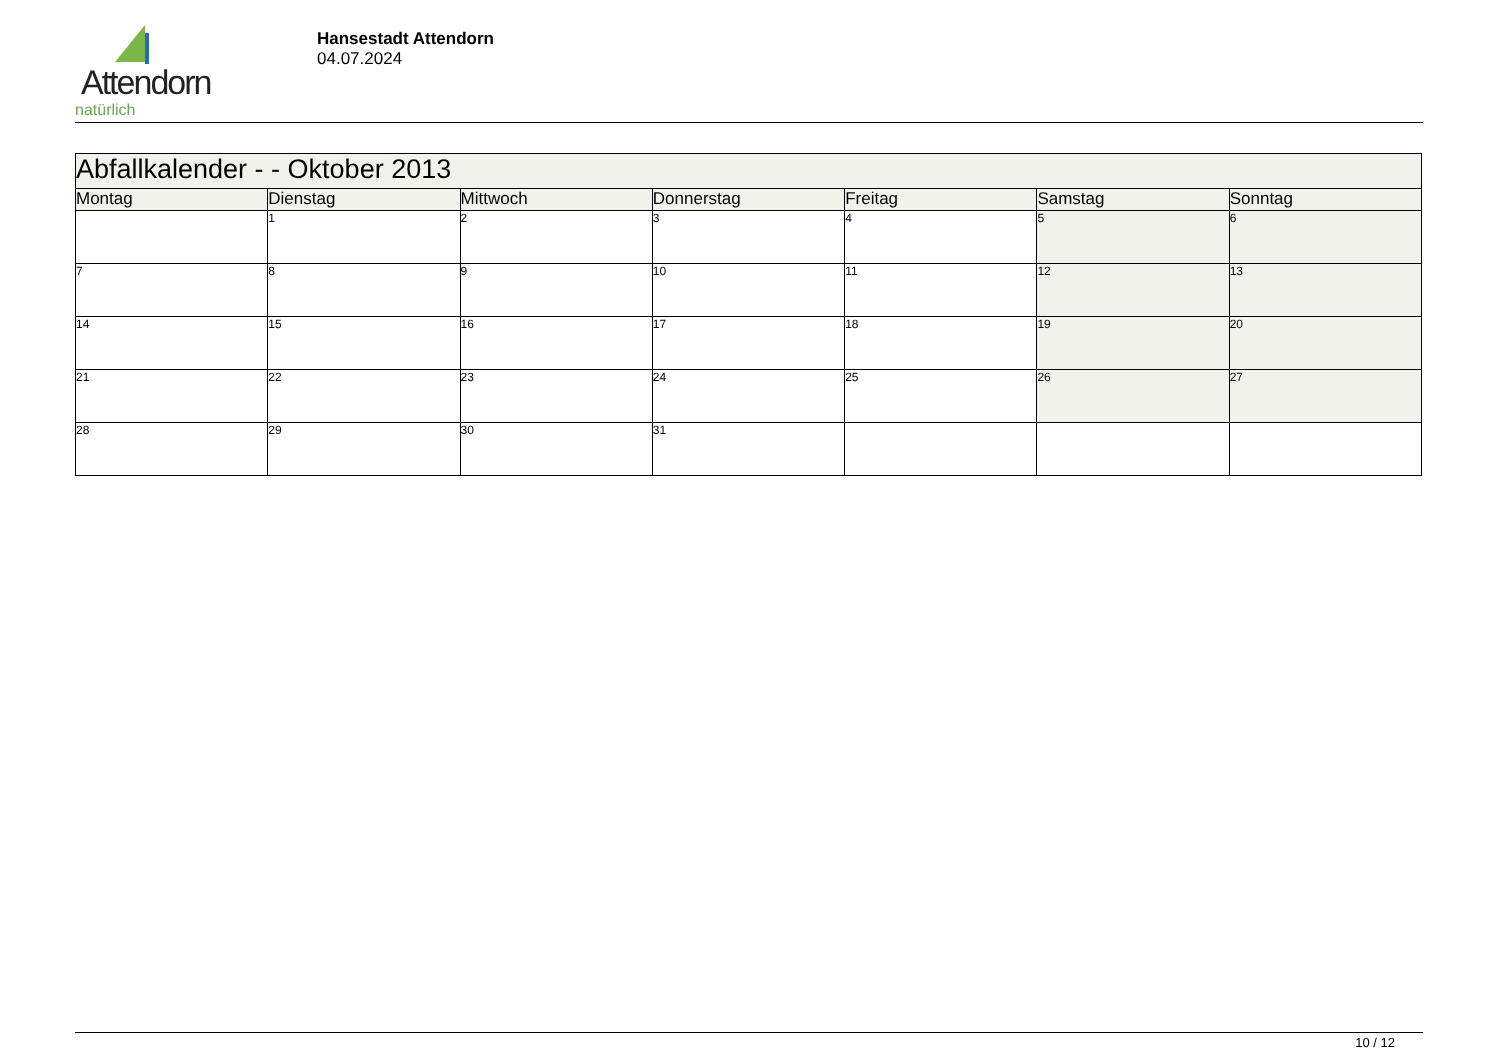Attendorn
natürlich
Hansestadt Attendorn
04.07.2024
| Abfallkalender - - Oktober 2013 | | | | | | |
| Montag | Dienstag | Mittwoch | Donnerstag | Freitag | Samstag | Sonntag |
| | 1 | 2 | 3 | 4 | 5 | 6 |
| 7 | 8 | 9 | 10 | 11 | 12 | 13 |
| 14 | 15 | 16 | 17 | 18 | 19 | 20 |
| 21 | 22 | 23 | 24 | 25 | 26 | 27 |
| 28 | 29 | 30 | 31 | | | |
10 / 12